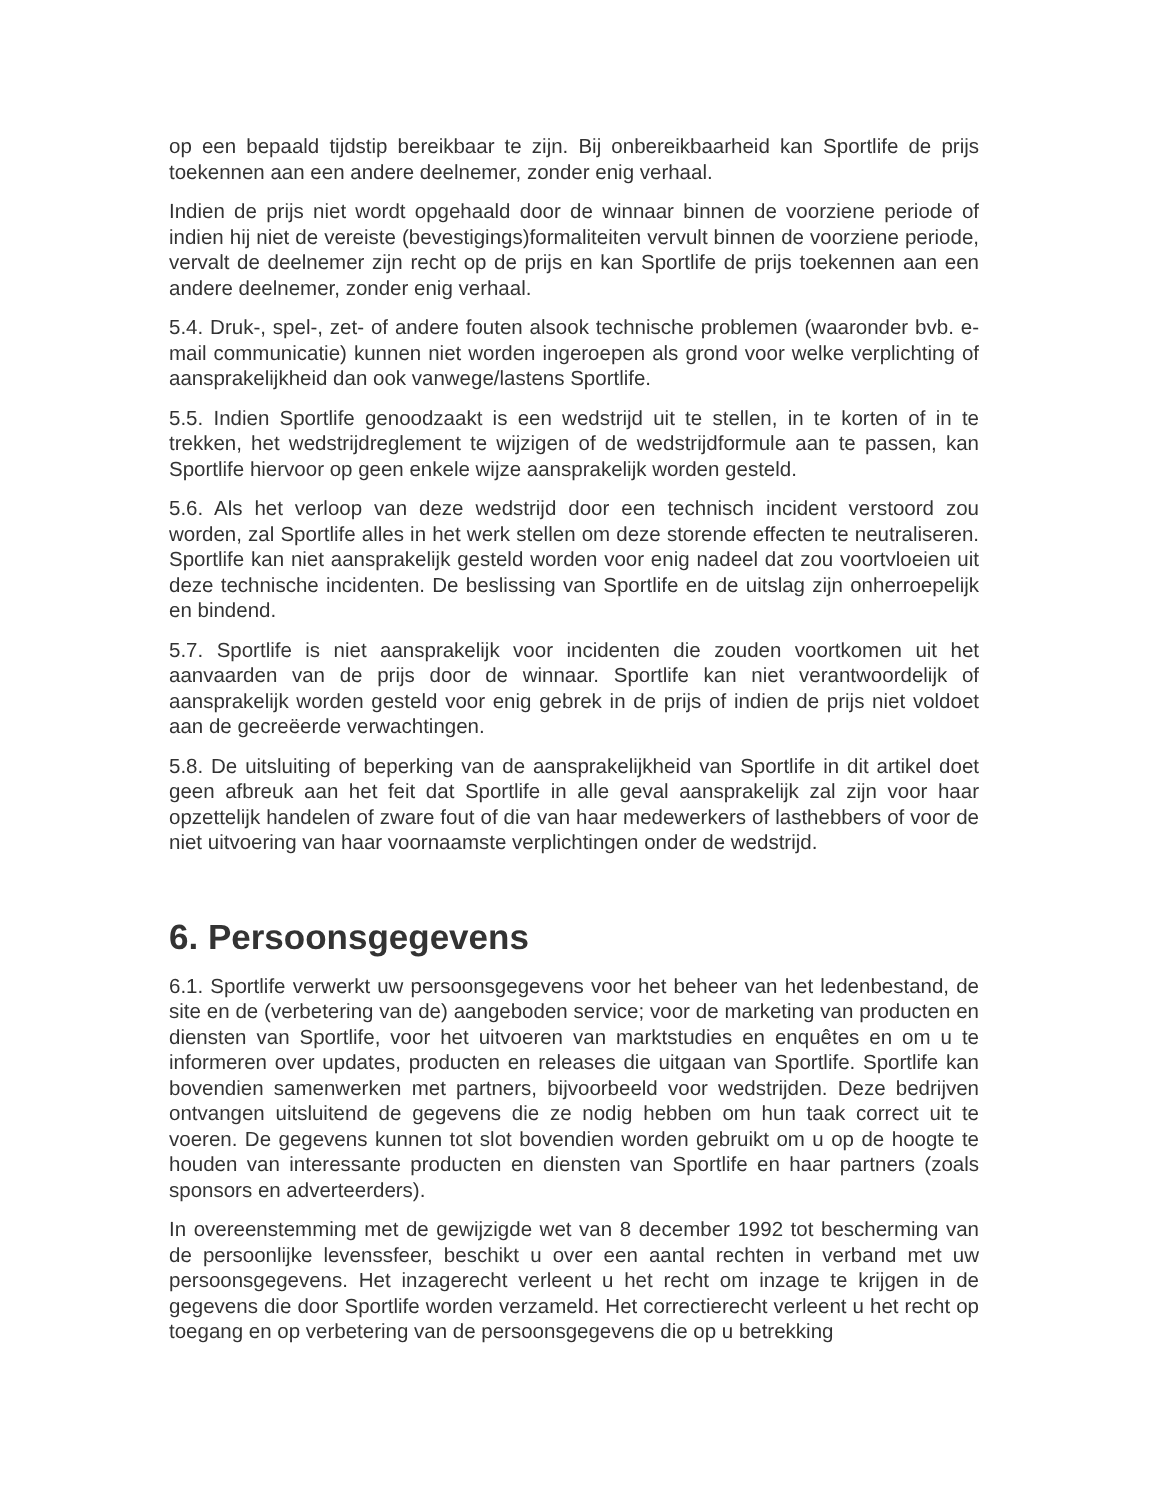op een bepaald tijdstip bereikbaar te zijn. Bij onbereikbaarheid kan Sportlife de prijs toekennen aan een andere deelnemer, zonder enig verhaal.
Indien de prijs niet wordt opgehaald door de winnaar binnen de voorziene periode of indien hij niet de vereiste (bevestigings)formaliteiten vervult binnen de voorziene periode, vervalt de deelnemer zijn recht op de prijs en kan Sportlife de prijs toekennen aan een andere deelnemer, zonder enig verhaal.
5.4. Druk-, spel-, zet- of andere fouten alsook technische problemen (waaronder bvb. e-mail communicatie) kunnen niet worden ingeroepen als grond voor welke verplichting of aansprakelijkheid dan ook vanwege/lastens Sportlife.
5.5. Indien Sportlife genoodzaakt is een wedstrijd uit te stellen, in te korten of in te trekken, het wedstrijdreglement te wijzigen of de wedstrijdformule aan te passen, kan Sportlife hiervoor op geen enkele wijze aansprakelijk worden gesteld.
5.6. Als het verloop van deze wedstrijd door een technisch incident verstoord zou worden, zal Sportlife alles in het werk stellen om deze storende effecten te neutraliseren. Sportlife kan niet aansprakelijk gesteld worden voor enig nadeel dat zou voortvloeien uit deze technische incidenten. De beslissing van Sportlife en de uitslag zijn onherroepelijk en bindend.
5.7. Sportlife is niet aansprakelijk voor incidenten die zouden voortkomen uit het aanvaarden van de prijs door de winnaar. Sportlife kan niet verantwoordelijk of aansprakelijk worden gesteld voor enig gebrek in de prijs of indien de prijs niet voldoet aan de gecreëerde verwachtingen.
5.8. De uitsluiting of beperking van de aansprakelijkheid van Sportlife in dit artikel doet geen afbreuk aan het feit dat Sportlife in alle geval aansprakelijk zal zijn voor haar opzettelijk handelen of zware fout of die van haar medewerkers of lasthebbers of voor de niet uitvoering van haar voornaamste verplichtingen onder de wedstrijd.
6. Persoonsgegevens
6.1. Sportlife verwerkt uw persoonsgegevens voor het beheer van het ledenbestand, de site en de (verbetering van de) aangeboden service; voor de marketing van producten en diensten van Sportlife, voor het uitvoeren van marktstudies en enquêtes en om u te informeren over updates, producten en releases die uitgaan van Sportlife. Sportlife kan bovendien samenwerken met partners, bijvoorbeeld voor wedstrijden. Deze bedrijven ontvangen uitsluitend de gegevens die ze nodig hebben om hun taak correct uit te voeren. De gegevens kunnen tot slot bovendien worden gebruikt om u op de hoogte te houden van interessante producten en diensten van Sportlife en haar partners (zoals sponsors en adverteerders).
In overeenstemming met de gewijzigde wet van 8 december 1992 tot bescherming van de persoonlijke levenssfeer, beschikt u over een aantal rechten in verband met uw persoonsgegevens. Het inzagerecht verleent u het recht om inzage te krijgen in de gegevens die door Sportlife worden verzameld. Het correctierecht verleent u het recht op toegang en op verbetering van de persoonsgegevens die op u betrekking